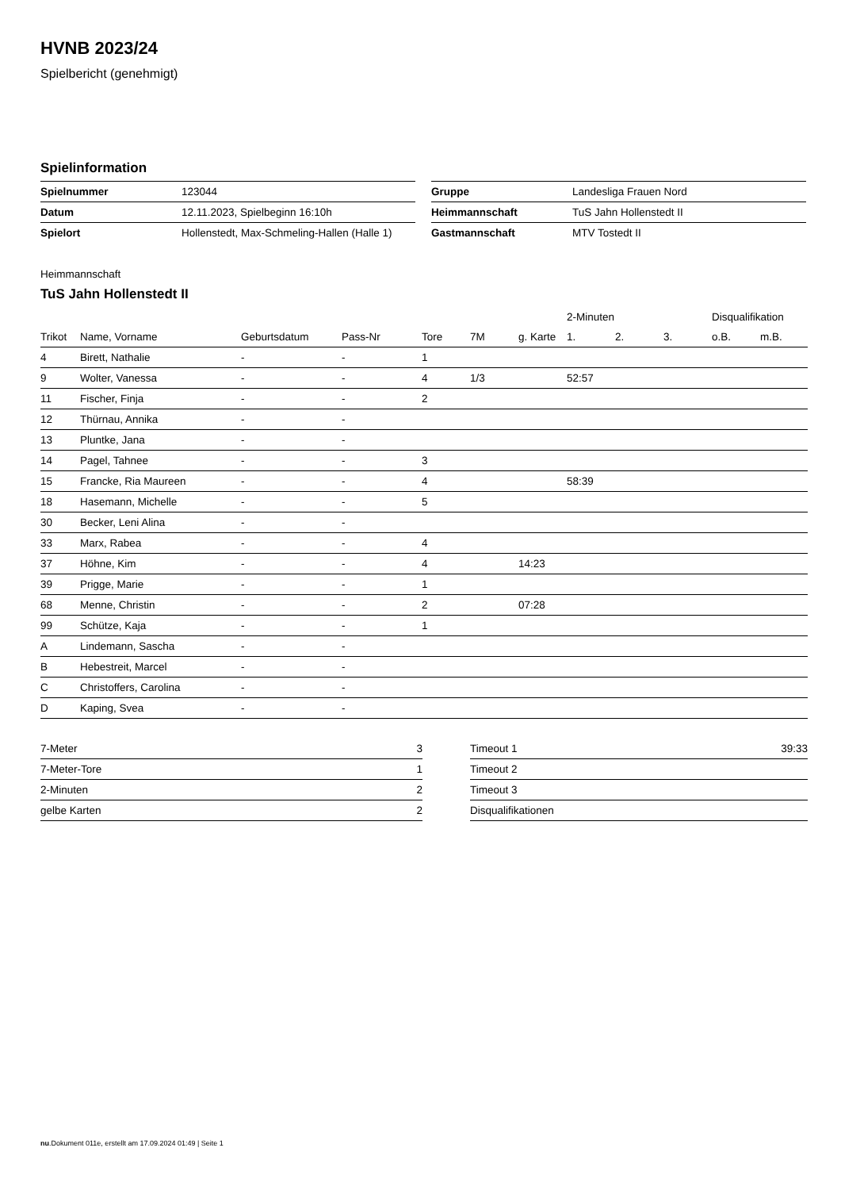HVNB 2023/24
Spielbericht (genehmigt)
Spielinformation
| Spielnummer | 123044 |
| Datum | 12.11.2023, Spielbeginn 16:10h |
| Spielort | Hollenstedt, Max-Schmeling-Hallen (Halle 1) |
| Gruppe | Landesliga Frauen Nord |
| Heimmannschaft | TuS Jahn Hollenstedt II |
| Gastmannschaft | MTV Tostedt II |
Heimmannschaft
TuS Jahn Hollenstedt II
| | | | | | | | 2-Minuten | | | Disqualifikation | |
| --- | --- | --- | --- | --- | --- | --- | --- | --- | --- | --- | --- |
| Trikot | Name, Vorname | Geburtsdatum | Pass-Nr | Tore | 7M | g. Karte | 1. | 2. | 3. | o.B. | m.B. |
| 4 | Birett, Nathalie | - | - | 1 | | | | | | | |
| 9 | Wolter, Vanessa | - | - | 4 | 1/3 | | 52:57 | | | | |
| 11 | Fischer, Finja | - | - | 2 | | | | | | | |
| 12 | Thürnau, Annika | - | - | | | | | | | | |
| 13 | Pluntke, Jana | - | - | | | | | | | | |
| 14 | Pagel, Tahnee | - | - | 3 | | | | | | | |
| 15 | Francke, Ria Maureen | - | - | 4 | | | 58:39 | | | | |
| 18 | Hasemann, Michelle | - | - | 5 | | | | | | | |
| 30 | Becker, Leni Alina | - | - | | | | | | | | |
| 33 | Marx, Rabea | - | - | 4 | | | | | | | |
| 37 | Höhne, Kim | - | - | 4 | | 14:23 | | | | | |
| 39 | Prigge, Marie | - | - | 1 | | | | | | | |
| 68 | Menne, Christin | - | - | 2 | | 07:28 | | | | | |
| 99 | Schütze, Kaja | - | - | 1 | | | | | | | |
| A | Lindemann, Sascha | - | - | | | | | | | | |
| B | Hebestreit, Marcel | - | - | | | | | | | | |
| C | Christoffers, Carolina | - | - | | | | | | | | |
| D | Kaping, Svea | - | - | | | | | | | | |
| 7-Meter | 3 |
| 7-Meter-Tore | 1 |
| 2-Minuten | 2 |
| gelbe Karten | 2 |
| Timeout 1 | 39:33 |
| Timeout 2 | |
| Timeout 3 | |
| Disqualifikationen | |
nu.Dokument 011e, erstellt am 17.09.2024 01:49 | Seite 1